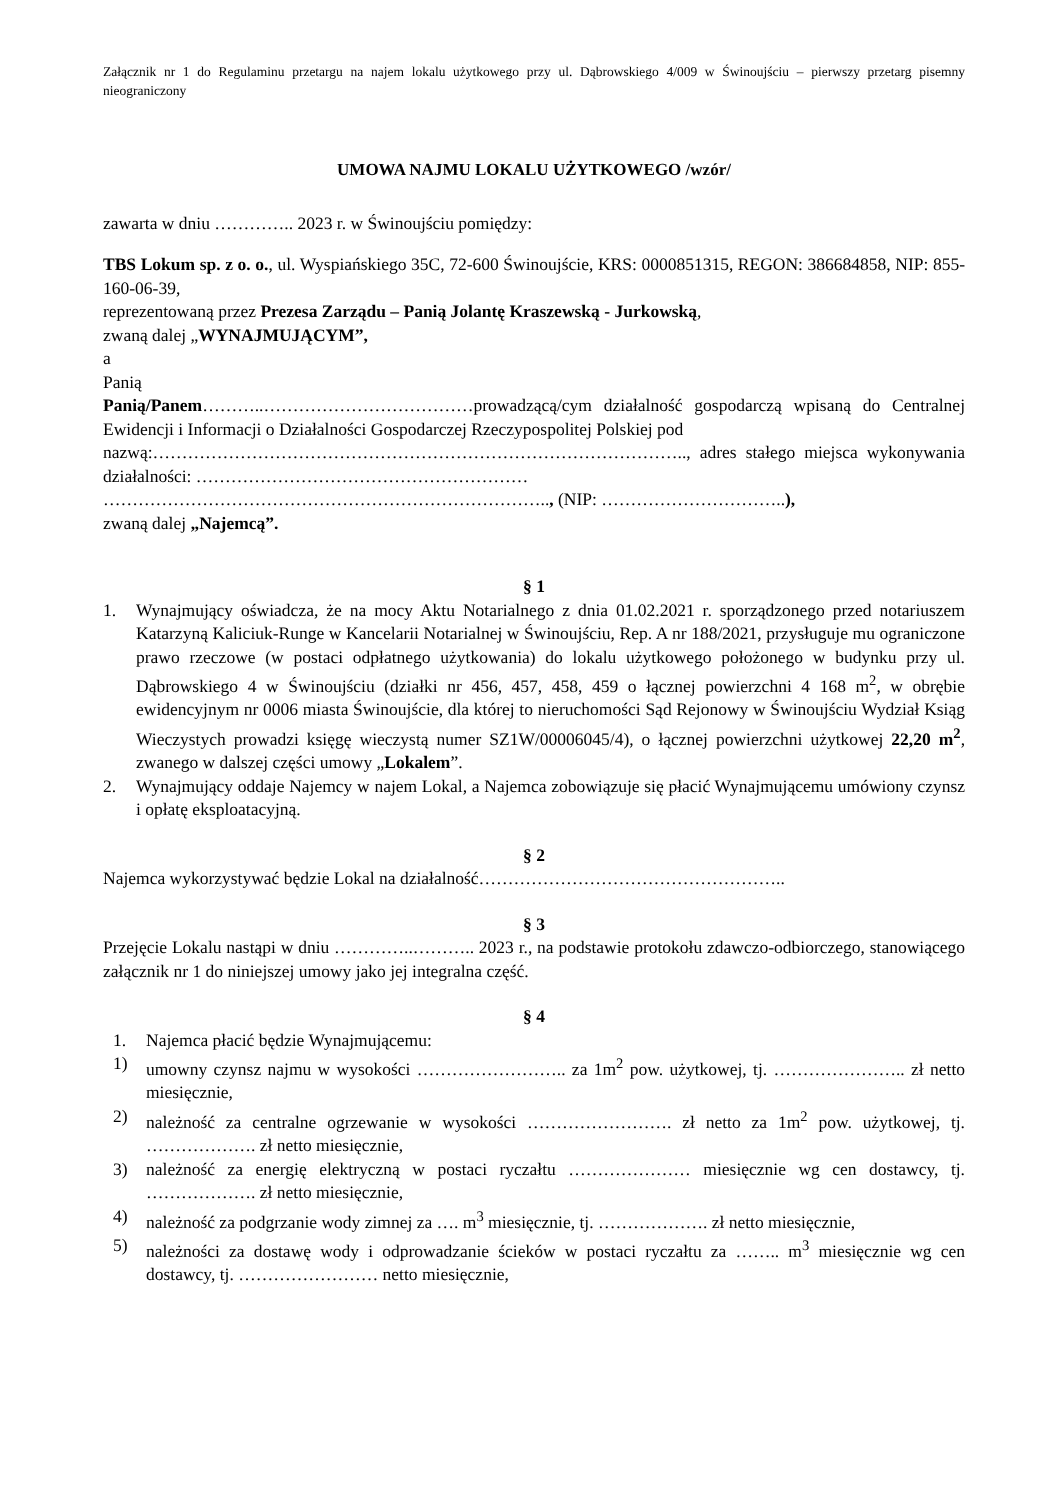Załącznik nr 1 do Regulaminu przetargu na najem lokalu użytkowego przy ul. Dąbrowskiego 4/009 w Świnoujściu – pierwszy przetarg pisemny nieograniczony
UMOWA NAJMU LOKALU UŻYTKOWEGO /wzór/
zawarta w dniu ………….. 2023 r. w Świnoujściu pomiędzy:
TBS Lokum sp. z o. o., ul. Wyspiańskiego 35C, 72-600 Świnoujście, KRS: 0000851315, REGON: 386684858, NIP: 855-160-06-39,
reprezentowaną przez Prezesa Zarządu – Panią Jolantę Kraszewską - Jurkowską,
zwaną dalej „WYNAJMUJĄCYM”,
a
Panią
Panią/Panem………..………………………………prowadzącą/cym działalność gospodarczą wpisaną do Centralnej Ewidencji i Informacji o Działalności Gospodarczej Rzeczypospolitej Polskiej pod
nazwą:……………………………………………………………………………….., adres stałego miejsca wykonywania działalności: …………………………………………………
………………………………………………………………….., (NIP: …………………………..),
zwaną dalej „Najemcą”.
§ 1
1. Wynajmujący oświadcza, że na mocy Aktu Notarialnego z dnia 01.02.2021 r. sporządzonego przed notariuszem Katarzyną Kaliciuk-Runge w Kancelarii Notarialnej w Świnoujściu, Rep. A nr 188/2021, przysługuje mu ograniczone prawo rzeczowe (w postaci odpłatnego użytkowania) do lokalu użytkowego położonego w budynku przy ul. Dąbrowskiego 4 w Świnoujściu (działki nr 456, 457, 458, 459 o łącznej powierzchni 4 168 m<sup>2</sup>, w obrębie ewidencyjnym nr 0006 miasta Świnoujście, dla której to nieruchomości Sąd Rejonowy w Świnoujściu Wydział Ksiąg Wieczystych prowadzi księgę wieczystą numer SZ1W/00006045/4), o łącznej powierzchni użytkowej 22,20 m<sup>2</sup>, zwanego w dalszej części umowy „Lokalem”.
2. Wynajmujący oddaje Najemcy w najem Lokal, a Najemca zobowiązuje się płacić Wynajmującemu umówiony czynsz i opłatę eksploatacyjną.
§ 2
Najemca wykorzystywać będzie Lokal na działalność……………………………………………..
§ 3
Przejęcie Lokalu nastąpi w dniu …………..……….. 2023 r., na podstawie protokołu zdawczo-odbiorczego, stanowiącego załącznik nr 1 do niniejszej umowy jako jej integralna część.
§ 4
1. Najemca płacić będzie Wynajmującemu:
1) umowny czynsz najmu w wysokości …………………….. za 1m<sup>2</sup> pow. użytkowej, tj. ………………….. zł netto miesięcznie,
2) należność za centralne ogrzewanie w wysokości ……………………. zł netto za 1m<sup>2</sup> pow. użytkowej, tj. ………………. zł netto miesięcznie,
3) należność za energię elektryczną w postaci ryczałtu ………………… miesięcznie wg cen dostawcy, tj. ………………. zł netto miesięcznie,
4) należność za podgrzanie wody zimnej za …. m<sup>3</sup> miesięcznie, tj. ………………. zł netto miesięcznie,
5) należności za dostawę wody i odprowadzanie ścieków w postaci ryczałtu za …….. m<sup>3</sup> miesięcznie wg cen dostawcy, tj. …………………… netto miesięcznie,